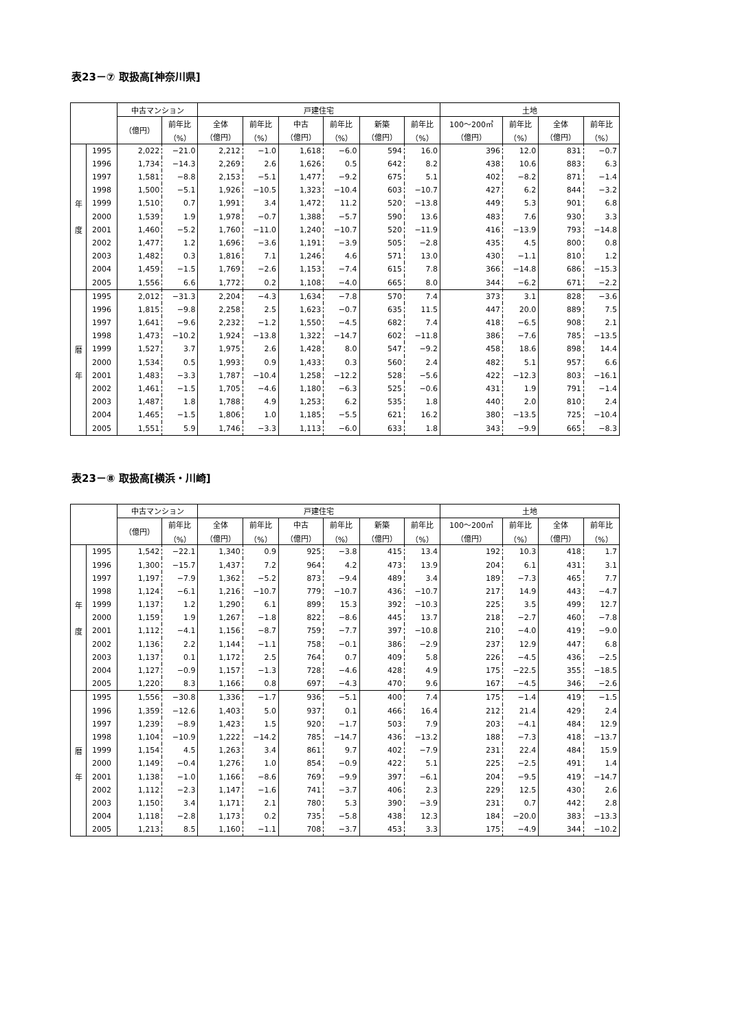表23－⑦ 取扱高[神奈川県]
| | | 中古マンション | | 戸建住宅 | | | | | | 土地 | | | |
| --- | --- | --- | --- | --- | --- | --- | --- | --- | --- | --- | --- | --- | --- |
| | | （億円） | 前年比 | 全体 | 前年比 | 中古 | 前年比 | 新築 | 前年比 | 100～200㎡ | 前年比 | 全体 | 前年比 |
| | | | （%） | （億円） | （%） | （億円） | （%） | （億円） | （%） | （億円） | （%） | （億円） | （%） |
| | 1995 | 2,022 | −21.0 | 2,212 | −1.0 | 1,618 | −6.0 | 594 | 16.0 | 396 | 12.0 | 831 | −0.7 |
| | 1996 | 1,734 | −14.3 | 2,269 | 2.6 | 1,626 | 0.5 | 642 | 8.2 | 438 | 10.6 | 883 | 6.3 |
| | 1997 | 1,581 | −8.8 | 2,153 | −5.1 | 1,477 | −9.2 | 675 | 5.1 | 402 | −8.2 | 871 | −1.4 |
| | 1998 | 1,500 | −5.1 | 1,926 | −10.5 | 1,323 | −10.4 | 603 | −10.7 | 427 | 6.2 | 844 | −3.2 |
| 年 | 1999 | 1,510 | 0.7 | 1,991 | 3.4 | 1,472 | 11.2 | 520 | −13.8 | 449 | 5.3 | 901 | 6.8 |
| | 2000 | 1,539 | 1.9 | 1,978 | −0.7 | 1,388 | −5.7 | 590 | 13.6 | 483 | 7.6 | 930 | 3.3 |
| 度 | 2001 | 1,460 | −5.2 | 1,760 | −11.0 | 1,240 | −10.7 | 520 | −11.9 | 416 | −13.9 | 793 | −14.8 |
| | 2002 | 1,477 | 1.2 | 1,696 | −3.6 | 1,191 | −3.9 | 505 | −2.8 | 435 | 4.5 | 800 | 0.8 |
| | 2003 | 1,482 | 0.3 | 1,816 | 7.1 | 1,246 | 4.6 | 571 | 13.0 | 430 | −1.1 | 810 | 1.2 |
| | 2004 | 1,459 | −1.5 | 1,769 | −2.6 | 1,153 | −7.4 | 615 | 7.8 | 366 | −14.8 | 686 | −15.3 |
| | 2005 | 1,556 | 6.6 | 1,772 | 0.2 | 1,108 | −4.0 | 665 | 8.0 | 344 | −6.2 | 671 | −2.2 |
| | 1995 | 2,012 | −31.3 | 2,204 | −4.3 | 1,634 | −7.8 | 570 | 7.4 | 373 | 3.1 | 828 | −3.6 |
| | 1996 | 1,815 | −9.8 | 2,258 | 2.5 | 1,623 | −0.7 | 635 | 11.5 | 447 | 20.0 | 889 | 7.5 |
| | 1997 | 1,641 | −9.6 | 2,232 | −1.2 | 1,550 | −4.5 | 682 | 7.4 | 418 | −6.5 | 908 | 2.1 |
| | 1998 | 1,473 | −10.2 | 1,924 | −13.8 | 1,322 | −14.7 | 602 | −11.8 | 386 | −7.6 | 785 | −13.5 |
| 暦 | 1999 | 1,527 | 3.7 | 1,975 | 2.6 | 1,428 | 8.0 | 547 | −9.2 | 458 | 18.6 | 898 | 14.4 |
| | 2000 | 1,534 | 0.5 | 1,993 | 0.9 | 1,433 | 0.3 | 560 | 2.4 | 482 | 5.1 | 957 | 6.6 |
| 年 | 2001 | 1,483 | −3.3 | 1,787 | −10.4 | 1,258 | −12.2 | 528 | −5.6 | 422 | −12.3 | 803 | −16.1 |
| | 2002 | 1,461 | −1.5 | 1,705 | −4.6 | 1,180 | −6.3 | 525 | −0.6 | 431 | 1.9 | 791 | −1.4 |
| | 2003 | 1,487 | 1.8 | 1,788 | 4.9 | 1,253 | 6.2 | 535 | 1.8 | 440 | 2.0 | 810 | 2.4 |
| | 2004 | 1,465 | −1.5 | 1,806 | 1.0 | 1,185 | −5.5 | 621 | 16.2 | 380 | −13.5 | 725 | −10.4 |
| | 2005 | 1,551 | 5.9 | 1,746 | −3.3 | 1,113 | −6.0 | 633 | 1.8 | 343 | −9.9 | 665 | −8.3 |
表23－⑧ 取扱高[横浜・川崎]
| | | 中古マンション | | 戸建住宅 | | | | | | 土地 | | | |
| --- | --- | --- | --- | --- | --- | --- | --- | --- | --- | --- | --- | --- | --- |
| | | （億円） | 前年比 | 全体 | 前年比 | 中古 | 前年比 | 新築 | 前年比 | 100～200㎡ | 前年比 | 全体 | 前年比 |
| | | | （%） | （億円） | （%） | （億円） | （%） | （億円） | （%） | （億円） | （%） | （億円） | （%） |
| | 1995 | 1,542 | −22.1 | 1,340 | 0.9 | 925 | −3.8 | 415 | 13.4 | 192 | 10.3 | 418 | 1.7 |
| | 1996 | 1,300 | −15.7 | 1,437 | 7.2 | 964 | 4.2 | 473 | 13.9 | 204 | 6.1 | 431 | 3.1 |
| | 1997 | 1,197 | −7.9 | 1,362 | −5.2 | 873 | −9.4 | 489 | 3.4 | 189 | −7.3 | 465 | 7.7 |
| | 1998 | 1,124 | −6.1 | 1,216 | −10.7 | 779 | −10.7 | 436 | −10.7 | 217 | 14.9 | 443 | −4.7 |
| 年 | 1999 | 1,137 | 1.2 | 1,290 | 6.1 | 899 | 15.3 | 392 | −10.3 | 225 | 3.5 | 499 | 12.7 |
| | 2000 | 1,159 | 1.9 | 1,267 | −1.8 | 822 | −8.6 | 445 | 13.7 | 218 | −2.7 | 460 | −7.8 |
| 度 | 2001 | 1,112 | −4.1 | 1,156 | −8.7 | 759 | −7.7 | 397 | −10.8 | 210 | −4.0 | 419 | −9.0 |
| | 2002 | 1,136 | 2.2 | 1,144 | −1.1 | 758 | −0.1 | 386 | −2.9 | 237 | 12.9 | 447 | 6.8 |
| | 2003 | 1,137 | 0.1 | 1,172 | 2.5 | 764 | 0.7 | 409 | 5.8 | 226 | −4.5 | 436 | −2.5 |
| | 2004 | 1,127 | −0.9 | 1,157 | −1.3 | 728 | −4.6 | 428 | 4.9 | 175 | −22.5 | 355 | −18.5 |
| | 2005 | 1,220 | 8.3 | 1,166 | 0.8 | 697 | −4.3 | 470 | 9.6 | 167 | −4.5 | 346 | −2.6 |
| | 1995 | 1,556 | −30.8 | 1,336 | −1.7 | 936 | −5.1 | 400 | 7.4 | 175 | −1.4 | 419 | −1.5 |
| | 1996 | 1,359 | −12.6 | 1,403 | 5.0 | 937 | 0.1 | 466 | 16.4 | 212 | 21.4 | 429 | 2.4 |
| | 1997 | 1,239 | −8.9 | 1,423 | 1.5 | 920 | −1.7 | 503 | 7.9 | 203 | −4.1 | 484 | 12.9 |
| | 1998 | 1,104 | −10.9 | 1,222 | −14.2 | 785 | −14.7 | 436 | −13.2 | 188 | −7.3 | 418 | −13.7 |
| 暦 | 1999 | 1,154 | 4.5 | 1,263 | 3.4 | 861 | 9.7 | 402 | −7.9 | 231 | 22.4 | 484 | 15.9 |
| | 2000 | 1,149 | −0.4 | 1,276 | 1.0 | 854 | −0.9 | 422 | 5.1 | 225 | −2.5 | 491 | 1.4 |
| 年 | 2001 | 1,138 | −1.0 | 1,166 | −8.6 | 769 | −9.9 | 397 | −6.1 | 204 | −9.5 | 419 | −14.7 |
| | 2002 | 1,112 | −2.3 | 1,147 | −1.6 | 741 | −3.7 | 406 | 2.3 | 229 | 12.5 | 430 | 2.6 |
| | 2003 | 1,150 | 3.4 | 1,171 | 2.1 | 780 | 5.3 | 390 | −3.9 | 231 | 0.7 | 442 | 2.8 |
| | 2004 | 1,118 | −2.8 | 1,173 | 0.2 | 735 | −5.8 | 438 | 12.3 | 184 | −20.0 | 383 | −13.3 |
| | 2005 | 1,213 | 8.5 | 1,160 | −1.1 | 708 | −3.7 | 453 | 3.3 | 175 | −4.9 | 344 | −10.2 |